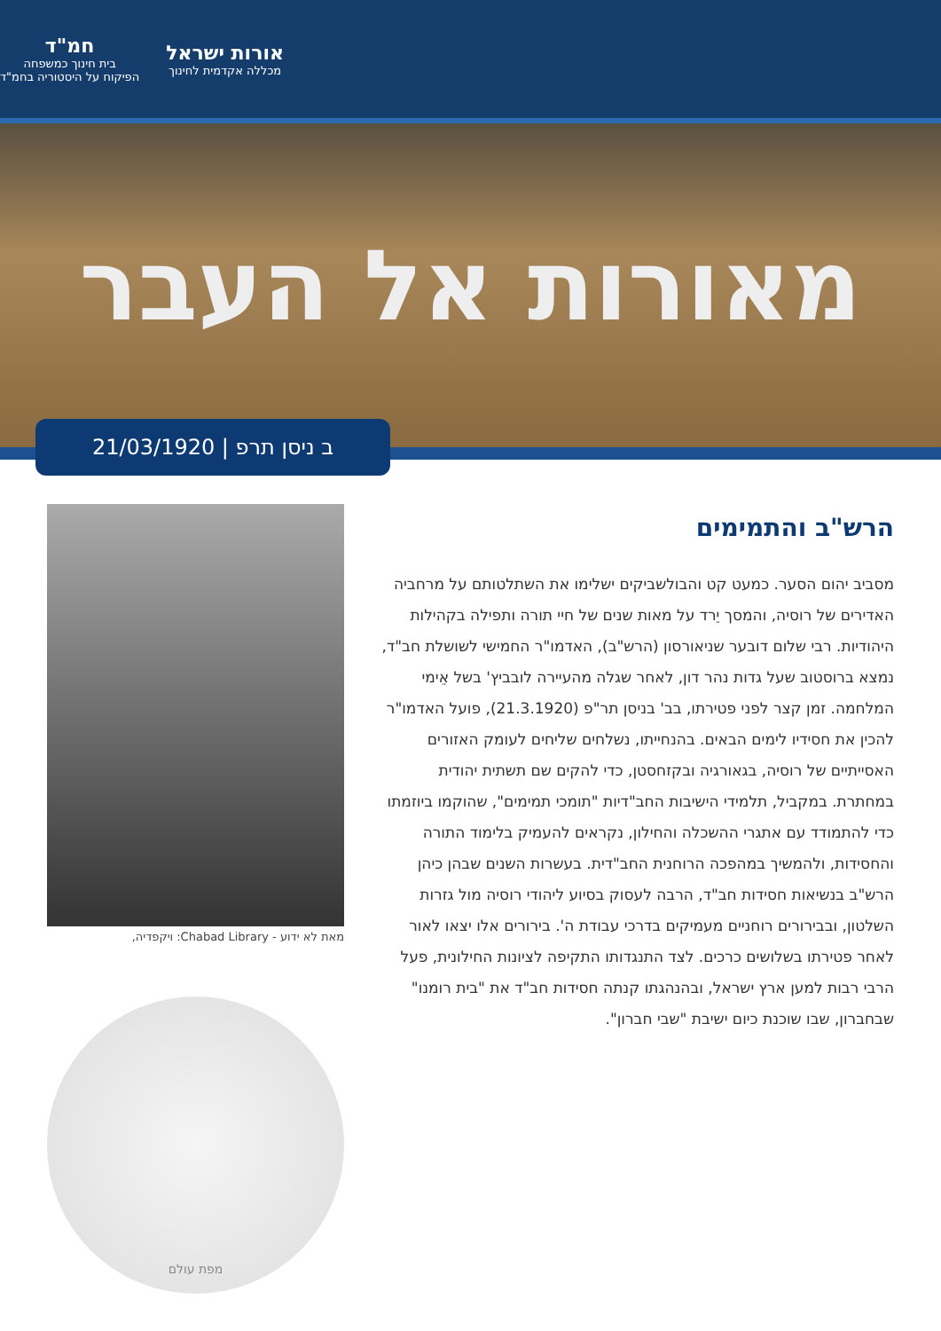אורות ישראל
מכללה אקדמית לחינוך
חמ"ד
בית חינוך כמשפחה
הפיקוח על היסטוריה בחמ"ד
מאורות אל העבר
ב ניסן תרפ | 21/03/1920
הרש"ב והתמימים
מסביב יהום הסער. כמעט קט והבולשביקים ישלימו את השתלטותם על מרחביה האדירים של רוסיה, והמסך יֵרד על מאות שנים של חיי תורה ותפילה בקהילות היהודיות. רבי שלום דובער שניאורסון (הרש"ב), האדמו"ר החמישי לשושלת חב"ד, נמצא ברוסטוב שעל גדות נהר דון, לאחר שגלה מהעיירה לובביץ' בשל אֵימי המלחמה. זמן קצר לפני פטירתו, בב' בניסן תר"פ (21.3.1920), פועל האדמו"ר להכין את חסידיו לימים הבאים. בהנחייתו, נשלחים שליחים לעומק האזורים האסייתיים של רוסיה, בגאורגיה ובקזחסטן, כדי להקים שם תשתית יהודית במחתרת. במקביל, תלמידי הישיבות החב"דיות "תומכי תמימים", שהוקמו ביוזמתו כדי להתמודד עם אתגרי ההשכלה והחילון, נקראים להעמיק בלימוד התורה והחסידות, ולהמשיך במהפכה הרוחנית החב"דית. בעשרות השנים שבהן כיהן הרש"ב בנשיאות חסידות חב"ד, הרבה לעסוק בסיוע ליהודי רוסיה מול גזרות השלטון, ובבירורים רוחניים מעמיקים בדרכי עבודת ה'. בירורים אלו יצאו לאור לאחר פטירתו בשלושים כרכים. לצד התנגדותו התקיפה לציונות החילונית, פעל הרבי רבות למען ארץ ישראל, ובהנהגתו קנתה חסידות חב"ד את "בית רומנו" שבחברון, שבו שוכנת כיום ישיבת "שבי חברון".
מאת לא ידוע - Chabad Library: ויקפדיה,
מפת עולם